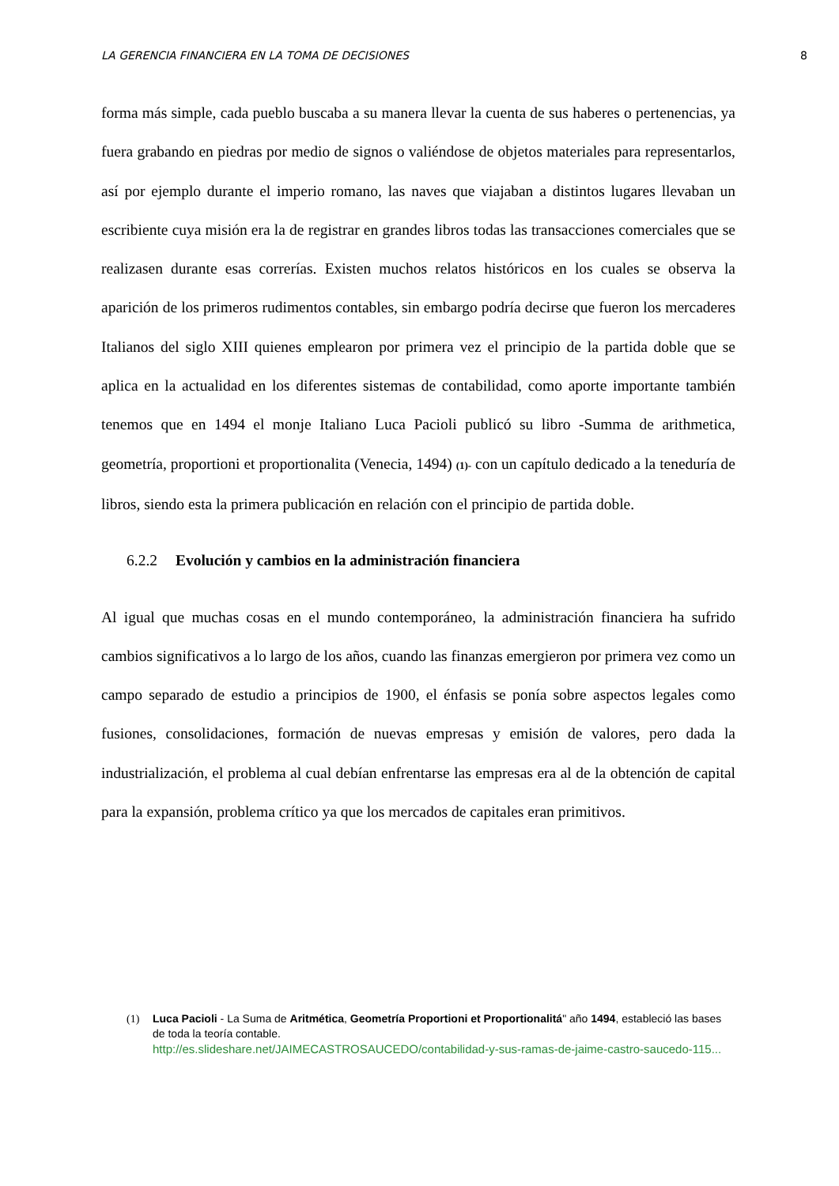LA GERENCIA FINANCIERA EN LA TOMA DE DECISIONES 8
forma más simple, cada pueblo buscaba a su manera llevar la cuenta de sus haberes o pertenencias, ya fuera grabando en piedras por medio de signos o valiéndose de objetos materiales para representarlos, así por ejemplo durante el imperio romano, las naves que viajaban a distintos lugares llevaban un escribiente cuya misión era la de registrar en grandes libros todas las transacciones comerciales que se realizasen durante esas correrías. Existen muchos relatos históricos en los cuales se observa la aparición de los primeros rudimentos contables, sin embargo podría decirse que fueron los mercaderes Italianos del siglo XIII quienes emplearon por primera vez el principio de la partida doble que se aplica en la actualidad en los diferentes sistemas de contabilidad, como aporte importante también tenemos que en 1494 el monje Italiano Luca Pacioli publicó su libro -Summa de arithmetica, geometría, proportioni et proportionalita (Venecia, 1494) (1)- con un capítulo dedicado a la teneduría de libros, siendo esta la primera publicación en relación con el principio de partida doble.
6.2.2 Evolución y cambios en la administración financiera
Al igual que muchas cosas en el mundo contemporáneo, la administración financiera ha sufrido cambios significativos a lo largo de los años, cuando las finanzas emergieron por primera vez como un campo separado de estudio a principios de 1900, el énfasis se ponía sobre aspectos legales como fusiones, consolidaciones, formación de nuevas empresas y emisión de valores, pero dada la industrialización, el problema al cual debían enfrentarse las empresas era al de la obtención de capital para la expansión, problema crítico ya que los mercados de capitales eran primitivos.
(1) Luca Pacioli - La Suma de Aritmética, Geometría Proportioni et Proportionalitá" año 1494, estableció las bases de toda la teoría contable.
http://es.slideshare.net/JAIMECASTROSAUCEDO/contabilidad-y-sus-ramas-de-jaime-castro-saucedo-115...